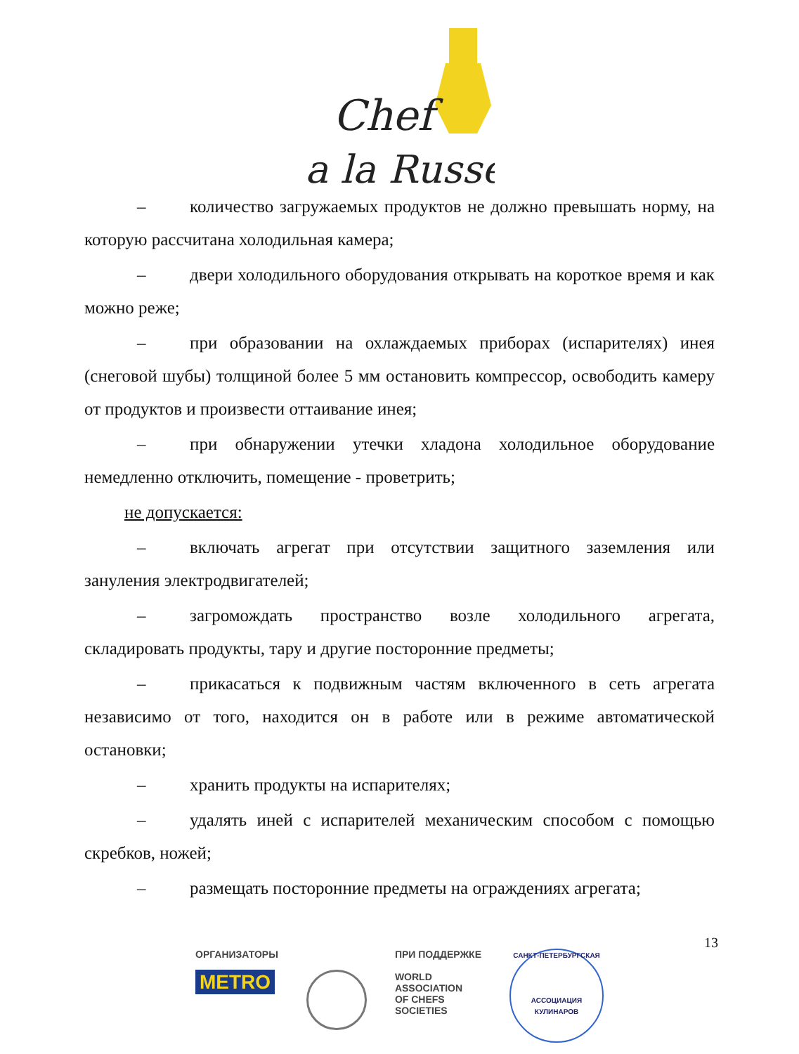Chef
a la Russe
– количество загружаемых продуктов не должно превышать норму, на которую рассчитана холодильная камера;
– двери холодильного оборудования открывать на короткое время и как можно реже;
– при образовании на охлаждаемых приборах (испарителях) инея (снеговой шубы) толщиной более 5 мм остановить компрессор, освободить камеру от продуктов и произвести оттаивание инея;
– при обнаружении утечки хладона холодильное оборудование немедленно отключить, помещение - проветрить;
не допускается:
– включать агрегат при отсутствии защитного заземления или зануления электродвигателей;
– загромождать пространство возле холодильного агрегата, складировать продукты, тару и другие посторонние предметы;
– прикасаться к подвижным частям включенного в сеть агрегата независимо от того, находится он в работе или в режиме автоматической остановки;
– хранить продукты на испарителях;
– удалять иней с испарителей механическим способом с помощью скребков, ножей;
– размещать посторонние предметы на ограждениях агрегата;
13
ОРГАНИЗАТОРЫ
METRO
ПРИ ПОДДЕРЖКЕ
WORLD
ASSOCIATION
OF CHEFS
SOCIETIES
САНКТ-ПЕТЕРБУРГСКАЯ
АССОЦИАЦИЯ КУЛИНАРОВ